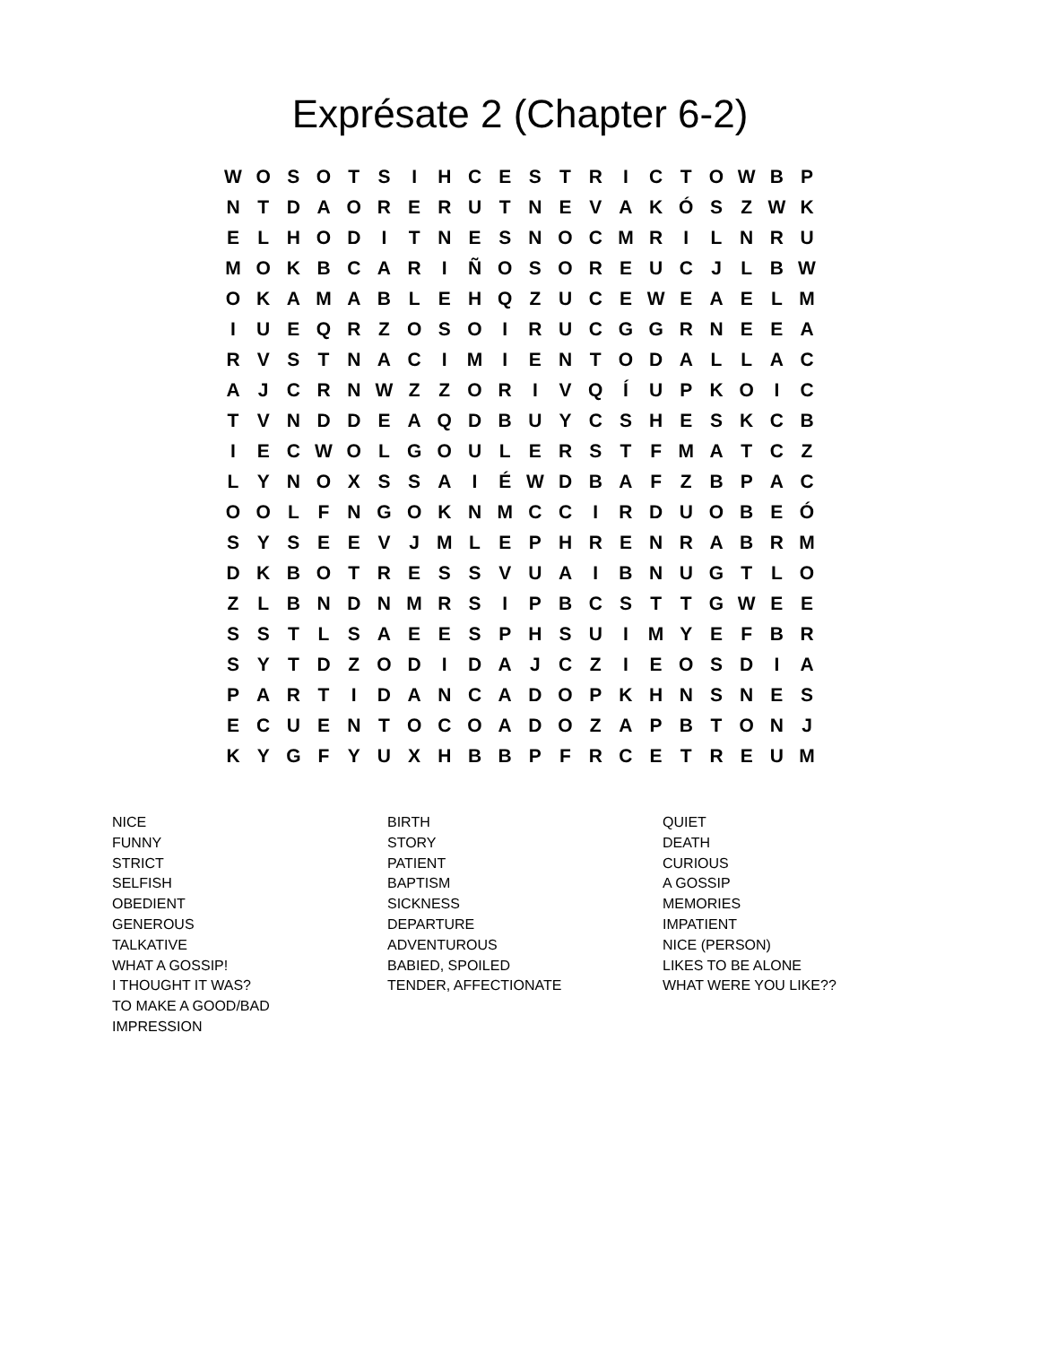Exprésate 2 (Chapter 6-2)
| W | O | S | O | T | S | I | H | C | E | S | T | R | I | C | T | O | W | B | P |
| N | T | D | A | O | R | E | R | U | T | N | E | V | A | K | Ó | S | Z | W | K |
| E | L | H | O | D | I | T | N | E | S | N | O | C | M | R | I | L | N | R | U |
| M | O | K | B | C | A | R | I | Ñ | O | S | O | R | E | U | C | J | L | B | W |
| O | K | A | M | A | B | L | E | H | Q | Z | U | C | E | W | E | A | E | L | M |
| I | U | E | Q | R | Z | O | S | O | I | R | U | C | G | G | R | N | E | E | A |
| R | V | S | T | N | A | C | I | M | I | E | N | T | O | D | A | L | L | A | C |
| A | J | C | R | N | W | Z | Z | O | R | I | V | Q | Í | U | P | K | O | I | C |
| T | V | N | D | D | E | A | Q | D | B | U | Y | C | S | H | E | S | K | C | B |
| I | E | C | W | O | L | G | O | U | L | E | R | S | T | F | M | A | T | C | Z |
| L | Y | N | O | X | S | S | A | I | É | W | D | B | A | F | Z | B | P | A | C |
| O | O | L | F | N | G | O | K | N | M | C | C | I | R | D | U | O | B | E | Ó |
| S | Y | S | E | E | V | J | M | L | E | P | H | R | E | N | R | A | B | R | M |
| D | K | B | O | T | R | E | S | S | V | U | A | I | B | N | U | G | T | L | O |
| Z | L | B | N | D | N | M | R | S | I | P | B | C | S | T | T | G | W | E | E |
| S | S | T | L | S | A | E | E | S | P | H | S | U | I | M | Y | E | F | B | R |
| S | Y | T | D | Z | O | D | I | D | A | J | C | Z | I | E | O | S | D | I | A |
| P | A | R | T | I | D | A | N | C | A | D | O | P | K | H | N | S | N | E | S |
| E | C | U | E | N | T | O | C | O | A | D | O | Z | A | P | B | T | O | N | J |
| K | Y | G | F | Y | U | X | H | B | B | P | F | R | C | E | T | R | E | U | M |
NICE
FUNNY
STRICT
SELFISH
OBEDIENT
GENEROUS
TALKATIVE
WHAT A GOSSIP!
I THOUGHT IT WAS?
TO MAKE A GOOD/BAD
IMPRESSION
BIRTH
STORY
PATIENT
BAPTISM
SICKNESS
DEPARTURE
ADVENTUROUS
BABIED, SPOILED
TENDER, AFFECTIONATE
QUIET
DEATH
CURIOUS
A GOSSIP
MEMORIES
IMPATIENT
NICE (PERSON)
LIKES TO BE ALONE
WHAT WERE YOU LIKE??